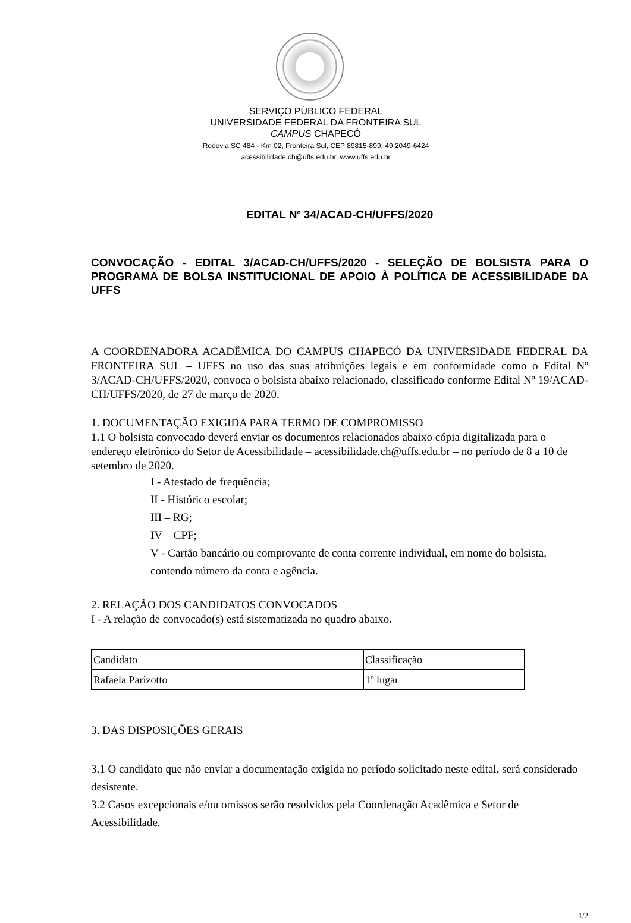SERVIÇO PÚBLICO FEDERAL
UNIVERSIDADE FEDERAL DA FRONTEIRA SUL
CAMPUS CHAPECÓ
Rodovia SC 484 - Km 02, Fronteira Sul, CEP 89815-899, 49 2049-6424
acessibilidade.ch@uffs.edu.br, www.uffs.edu.br
EDITAL N<sup>o</sup> 34/ACAD-CH/UFFS/2020
CONVOCAÇÃO - EDITAL 3/ACAD-CH/UFFS/2020 - SELEÇÃO DE BOLSISTA PARA O PROGRAMA DE BOLSA INSTITUCIONAL DE APOIO À POLÍTICA DE ACESSIBILIDADE DA UFFS
A COORDENADORA ACADÊMICA DO CAMPUS CHAPECÓ DA UNIVERSIDADE FEDERAL DA FRONTEIRA SUL – UFFS no uso das suas atribuições legais e em conformidade como o Edital Nº 3/ACAD-CH/UFFS/2020, convoca o bolsista abaixo relacionado, classificado conforme Edital Nº 19/ACAD-CH/UFFS/2020, de 27 de março de 2020.
1. DOCUMENTAÇÃO EXIGIDA PARA TERMO DE COMPROMISSO
1.1 O bolsista convocado deverá enviar os documentos relacionados abaixo cópia digitalizada para o endereço eletrônico do Setor de Acessibilidade – acessibilidade.ch@uffs.edu.br – no período de 8 a 10 de setembro de 2020.
I - Atestado de frequência;
II - Histórico escolar;
III – RG;
IV – CPF;
V - Cartão bancário ou comprovante de conta corrente individual, em nome do bolsista, contendo número da conta e agência.
2. RELAÇÃO DOS CANDIDATOS CONVOCADOS
I - A relação de convocado(s) está sistematizada no quadro abaixo.
| Candidato | Classificação |
| Rafaela Parizotto | 1º lugar |
3. DAS DISPOSIÇÕES GERAIS
3.1 O candidato que não enviar a documentação exigida no período solicitado neste edital, será considerado desistente.
3.2 Casos excepcionais e/ou omissos serão resolvidos pela Coordenação Acadêmica e Setor de Acessibilidade.
1/2